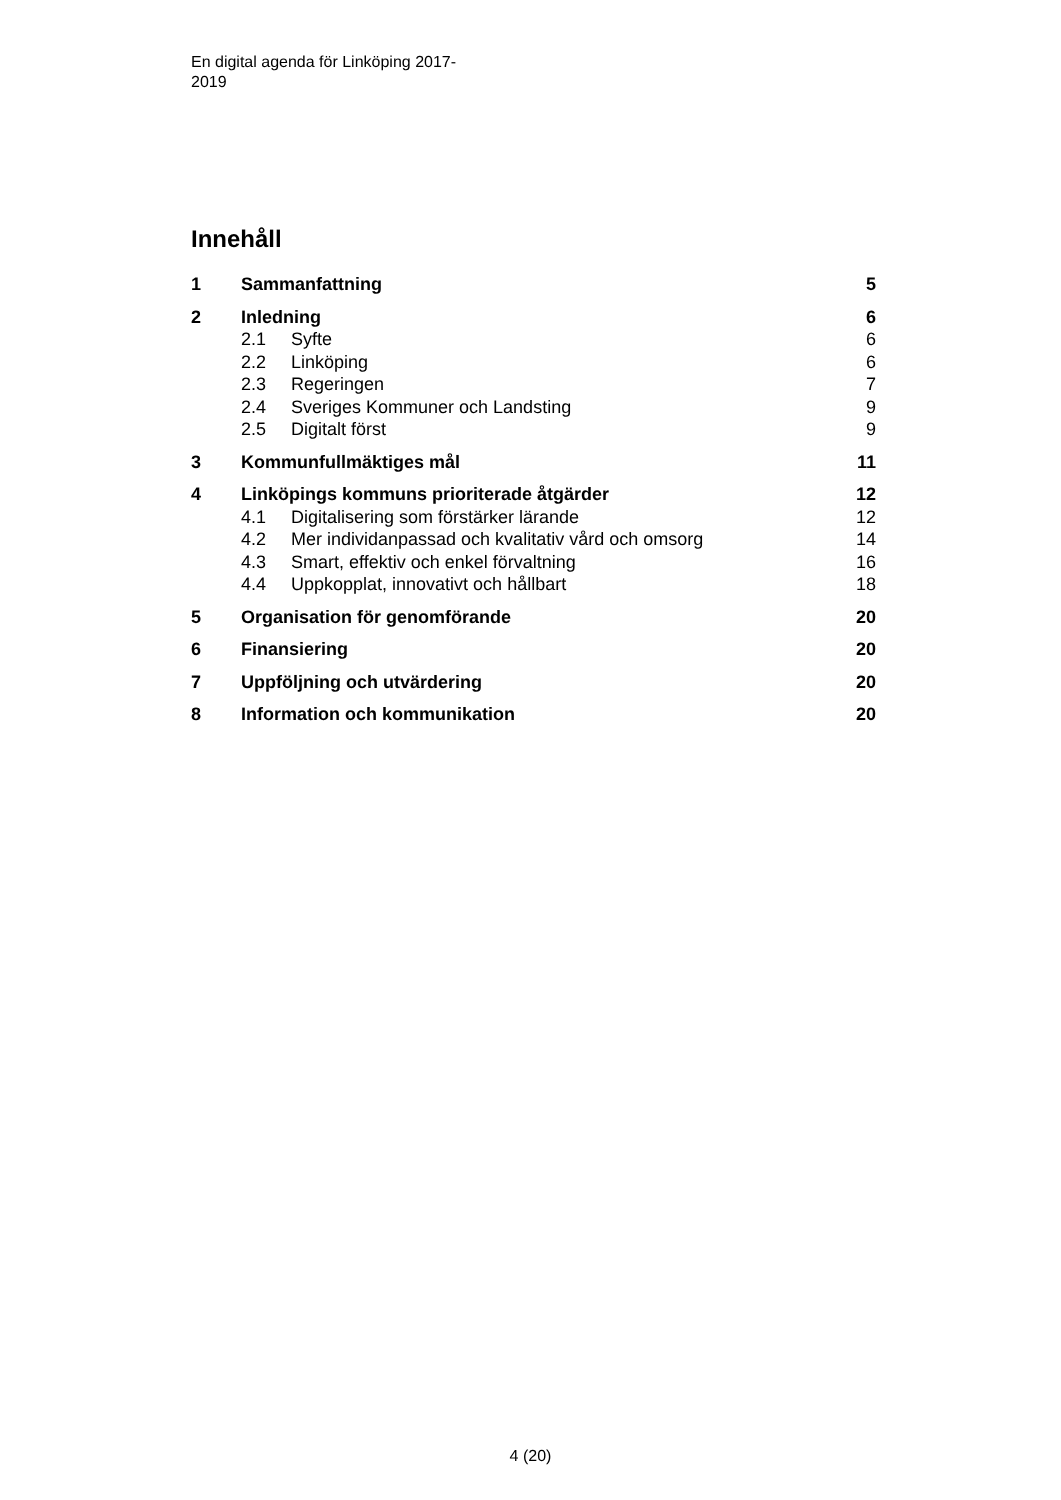En digital agenda för Linköping 2017-
2019
Innehåll
1 Sammanfattning 5
2 Inledning 6
2.1 Syfte 6
2.2 Linköping 6
2.3 Regeringen 7
2.4 Sveriges Kommuner och Landsting 9
2.5 Digitalt först 9
3 Kommunfullmäktiges mål 11
4 Linköpings kommuns prioriterade åtgärder 12
4.1 Digitalisering som förstärker lärande 12
4.2 Mer individanpassad och kvalitativ vård och omsorg 14
4.3 Smart, effektiv och enkel förvaltning 16
4.4 Uppkopplat, innovativt och hållbart 18
5 Organisation för genomförande 20
6 Finansiering 20
7 Uppföljning och utvärdering 20
8 Information och kommunikation 20
4 (20)